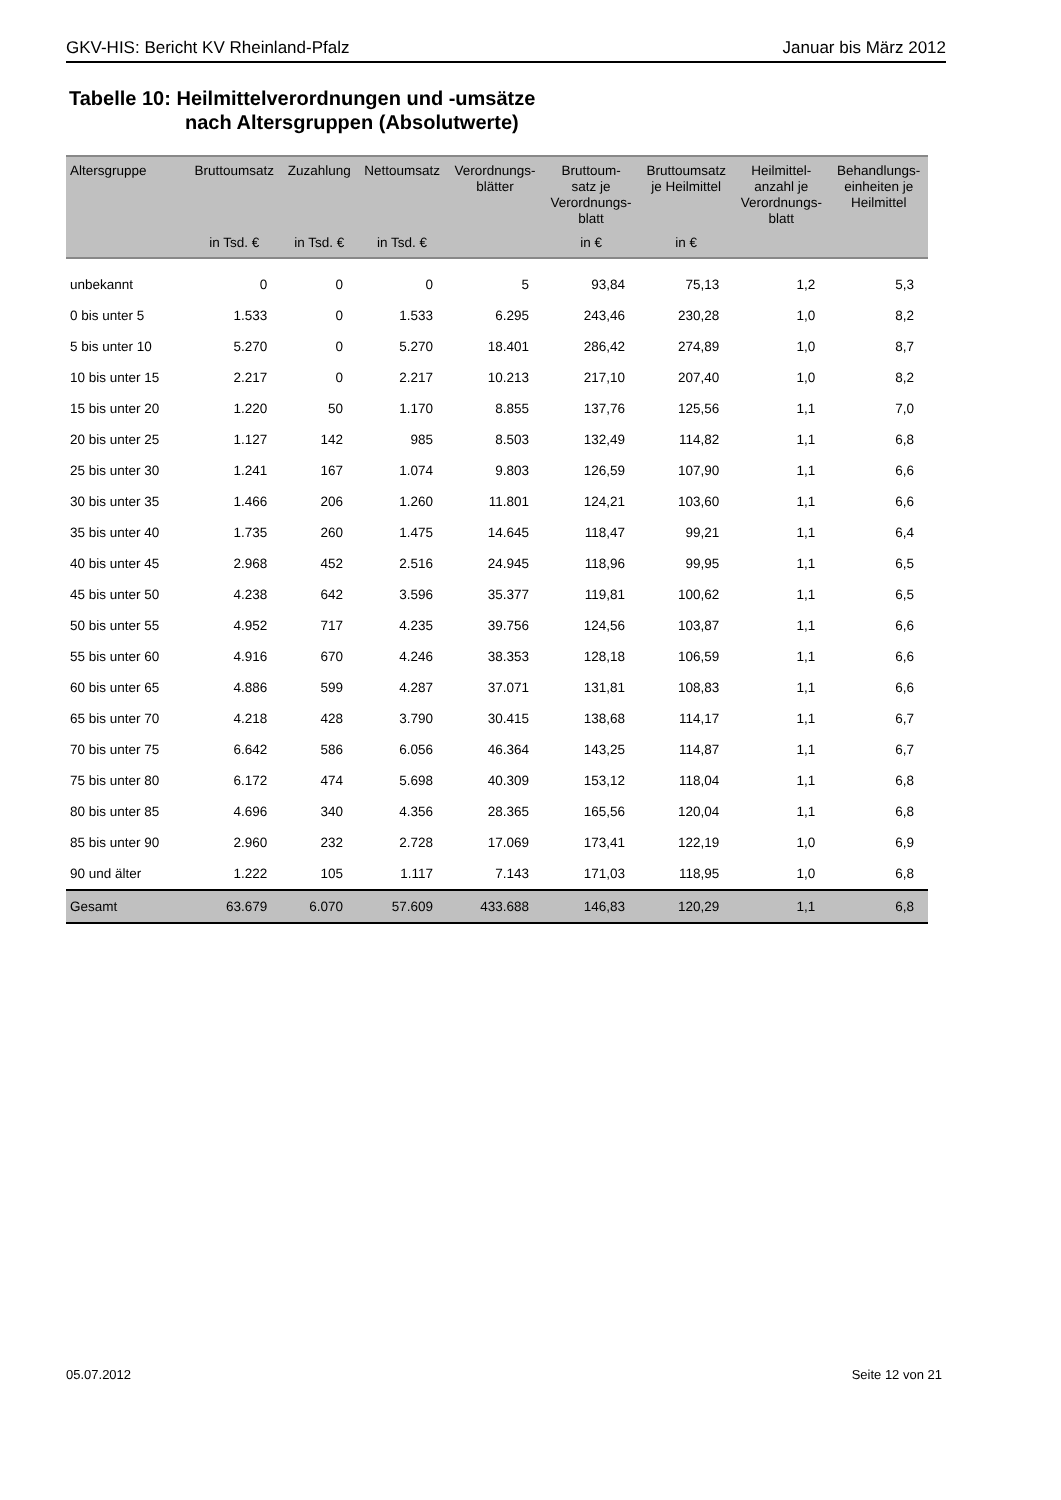GKV-HIS: Bericht KV Rheinland-Pfalz Januar bis März 2012
Tabelle 10: Heilmittelverordnungen und -umsätze
nach Altersgruppen (Absolutwerte)
| Altersgruppe | Bruttoumsatz | Zuzahlung | Nettoumsatz | Verordnungs- blätter | Bruttoum- satz je Verordnungs- blatt | Bruttoumsatz je Heilmittel | Heilmittel- anzahl je Verordnungs- blatt | Behandlungs- einheiten je Heilmittel |
| --- | --- | --- | --- | --- | --- | --- | --- | --- |
| | in Tsd. € | in Tsd. € | in Tsd. € | | in € | in € | | |
| unbekannt | 0 | 0 | 0 | 5 | 93,84 | 75,13 | 1,2 | 5,3 |
| 0 bis unter 5 | 1.533 | 0 | 1.533 | 6.295 | 243,46 | 230,28 | 1,0 | 8,2 |
| 5 bis unter 10 | 5.270 | 0 | 5.270 | 18.401 | 286,42 | 274,89 | 1,0 | 8,7 |
| 10 bis unter 15 | 2.217 | 0 | 2.217 | 10.213 | 217,10 | 207,40 | 1,0 | 8,2 |
| 15 bis unter 20 | 1.220 | 50 | 1.170 | 8.855 | 137,76 | 125,56 | 1,1 | 7,0 |
| 20 bis unter 25 | 1.127 | 142 | 985 | 8.503 | 132,49 | 114,82 | 1,1 | 6,8 |
| 25 bis unter 30 | 1.241 | 167 | 1.074 | 9.803 | 126,59 | 107,90 | 1,1 | 6,6 |
| 30 bis unter 35 | 1.466 | 206 | 1.260 | 11.801 | 124,21 | 103,60 | 1,1 | 6,6 |
| 35 bis unter 40 | 1.735 | 260 | 1.475 | 14.645 | 118,47 | 99,21 | 1,1 | 6,4 |
| 40 bis unter 45 | 2.968 | 452 | 2.516 | 24.945 | 118,96 | 99,95 | 1,1 | 6,5 |
| 45 bis unter 50 | 4.238 | 642 | 3.596 | 35.377 | 119,81 | 100,62 | 1,1 | 6,5 |
| 50 bis unter 55 | 4.952 | 717 | 4.235 | 39.756 | 124,56 | 103,87 | 1,1 | 6,6 |
| 55 bis unter 60 | 4.916 | 670 | 4.246 | 38.353 | 128,18 | 106,59 | 1,1 | 6,6 |
| 60 bis unter 65 | 4.886 | 599 | 4.287 | 37.071 | 131,81 | 108,83 | 1,1 | 6,6 |
| 65 bis unter 70 | 4.218 | 428 | 3.790 | 30.415 | 138,68 | 114,17 | 1,1 | 6,7 |
| 70 bis unter 75 | 6.642 | 586 | 6.056 | 46.364 | 143,25 | 114,87 | 1,1 | 6,7 |
| 75 bis unter 80 | 6.172 | 474 | 5.698 | 40.309 | 153,12 | 118,04 | 1,1 | 6,8 |
| 80 bis unter 85 | 4.696 | 340 | 4.356 | 28.365 | 165,56 | 120,04 | 1,1 | 6,8 |
| 85 bis unter 90 | 2.960 | 232 | 2.728 | 17.069 | 173,41 | 122,19 | 1,0 | 6,9 |
| 90 und älter | 1.222 | 105 | 1.117 | 7.143 | 171,03 | 118,95 | 1,0 | 6,8 |
| Gesamt | 63.679 | 6.070 | 57.609 | 433.688 | 146,83 | 120,29 | 1,1 | 6,8 |
05.07.2012 Seite 12 von 21